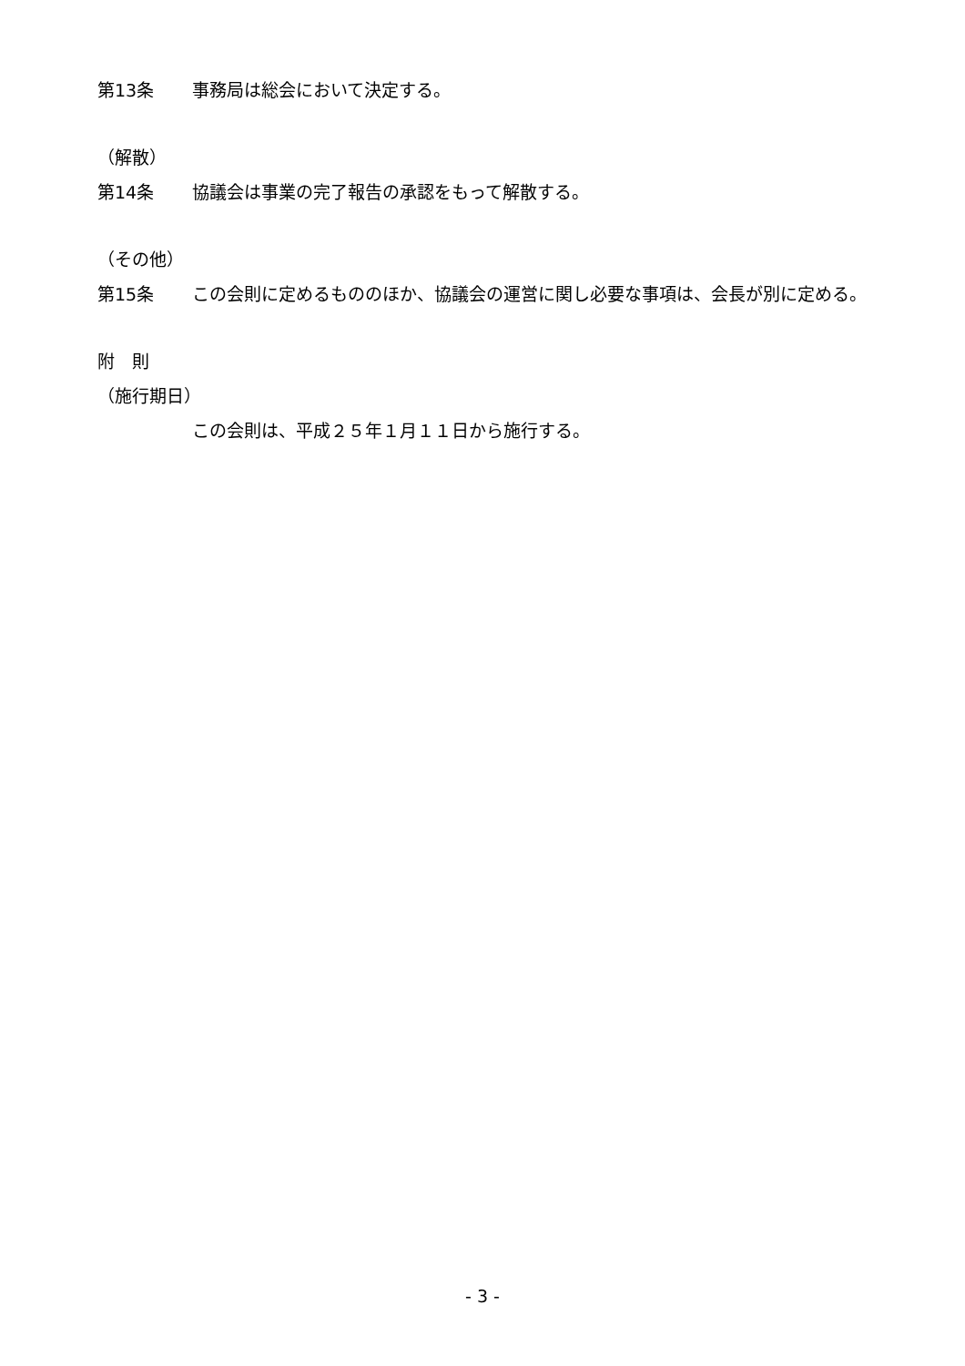第13条 事務局は総会において決定する。
（解散）
第14条 協議会は事業の完了報告の承認をもって解散する。
（その他）
第15条 この会則に定めるもののほか、協議会の運営に関し必要な事項は、会長が別に定める。
附　則
（施行期日）
この会則は、平成２５年１月１１日から施行する。
- 3 -